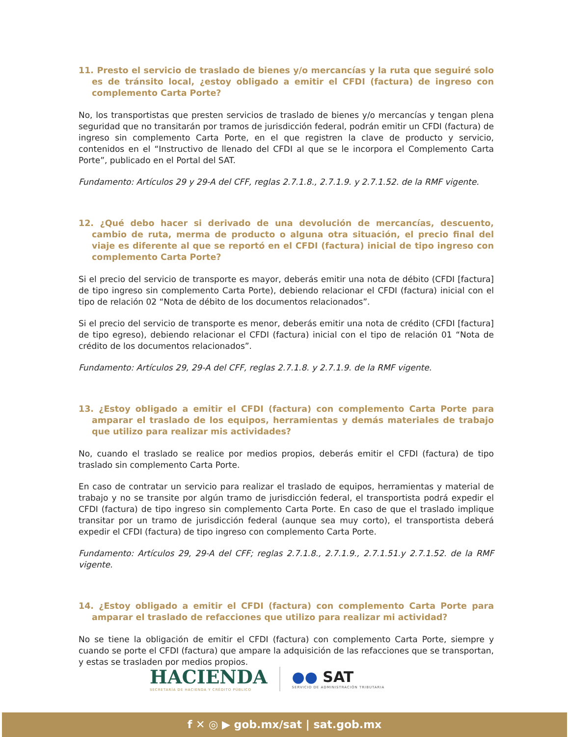11. Presto el servicio de traslado de bienes y/o mercancías y la ruta que seguiré solo es de tránsito local, ¿estoy obligado a emitir el CFDI (factura) de ingreso con complemento Carta Porte?
No, los transportistas que presten servicios de traslado de bienes y/o mercancías y tengan plena seguridad que no transitarán por tramos de jurisdicción federal, podrán emitir un CFDI (factura) de ingreso sin complemento Carta Porte, en el que registren la clave de producto y servicio, contenidos en el “Instructivo de llenado del CFDI al que se le incorpora el Complemento Carta Porte”, publicado en el Portal del SAT.
Fundamento: Artículos 29 y 29-A del CFF, reglas 2.7.1.8., 2.7.1.9. y 2.7.1.52. de la RMF vigente.
12. ¿Qué debo hacer si derivado de una devolución de mercancías, descuento, cambio de ruta, merma de producto o alguna otra situación, el precio final del viaje es diferente al que se reportó en el CFDI (factura) inicial de tipo ingreso con complemento Carta Porte?
Si el precio del servicio de transporte es mayor, deberás emitir una nota de débito (CFDI [factura] de tipo ingreso sin complemento Carta Porte), debiendo relacionar el CFDI (factura) inicial con el tipo de relación 02 “Nota de débito de los documentos relacionados”.
Si el precio del servicio de transporte es menor, deberás emitir una nota de crédito (CFDI [factura] de tipo egreso), debiendo relacionar el CFDI (factura) inicial con el tipo de relación 01 “Nota de crédito de los documentos relacionados”.
Fundamento: Artículos 29, 29-A del CFF, reglas 2.7.1.8. y 2.7.1.9. de la RMF vigente.
13. ¿Estoy obligado a emitir el CFDI (factura) con complemento Carta Porte para amparar el traslado de los equipos, herramientas y demás materiales de trabajo que utilizo para realizar mis actividades?
No, cuando el traslado se realice por medios propios, deberás emitir el CFDI (factura) de tipo traslado sin complemento Carta Porte.
En caso de contratar un servicio para realizar el traslado de equipos, herramientas y material de trabajo y no se transite por algún tramo de jurisdicción federal, el transportista podrá expedir el CFDI (factura) de tipo ingreso sin complemento Carta Porte. En caso de que el traslado implique transitar por un tramo de jurisdicción federal (aunque sea muy corto), el transportista deberá expedir el CFDI (factura) de tipo ingreso con complemento Carta Porte.
Fundamento: Artículos 29, 29-A del CFF; reglas 2.7.1.8., 2.7.1.9., 2.7.1.51.y 2.7.1.52. de la RMF vigente.
14. ¿Estoy obligado a emitir el CFDI (factura) con complemento Carta Porte para amparar el traslado de refacciones que utilizo para realizar mi actividad?
No se tiene la obligación de emitir el CFDI (factura) con complemento Carta Porte, siempre y cuando se porte el CFDI (factura) que ampare la adquisición de las refacciones que se transportan, y estas se trasladen por medios propios.
HACIENDA
SECRETARÍA DE HACIENDA Y CRÉDITO PÚBLICO
●● SAT
SERVICIO DE ADMINISTRACIÓN TRIBUTARIA
f ✕ ◎ ▶ gob.mx/sat | sat.gob.mx